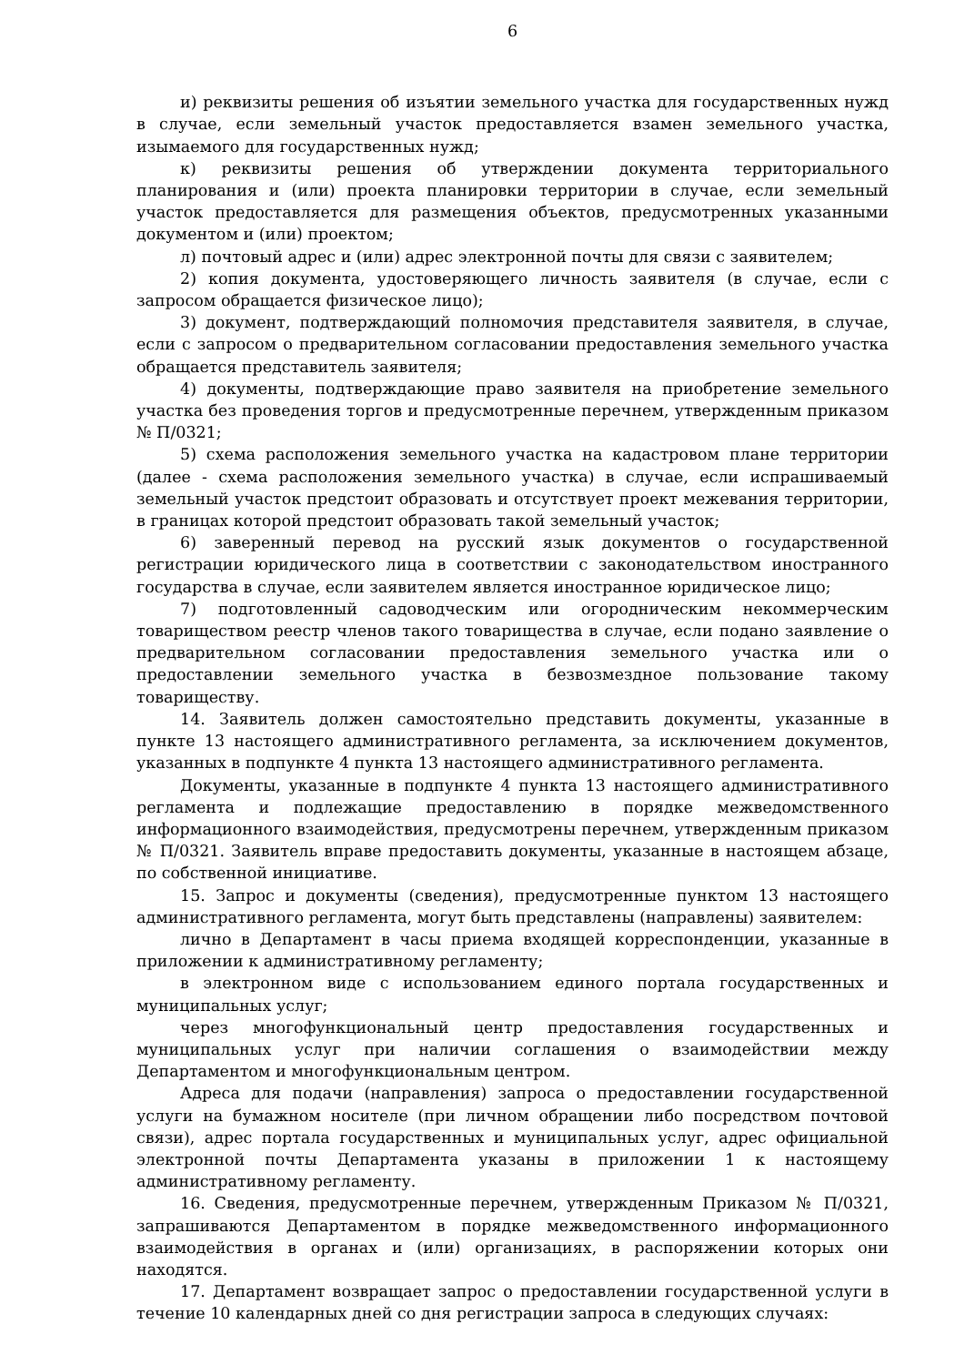6
и) реквизиты решения об изъятии земельного участка для государственных нужд в случае, если земельный участок предоставляется взамен земельного участка, изымаемого для государственных нужд;
к) реквизиты решения об утверждении документа территориального планирования и (или) проекта планировки территории в случае, если земельный участок предоставляется для размещения объектов, предусмотренных указанными документом и (или) проектом;
л) почтовый адрес и (или) адрес электронной почты для связи с заявителем;
2) копия документа, удостоверяющего личность заявителя (в случае, если с запросом обращается физическое лицо);
3) документ, подтверждающий полномочия представителя заявителя, в случае, если с запросом о предварительном согласовании предоставления земельного участка обращается представитель заявителя;
4) документы, подтверждающие право заявителя на приобретение земельного участка без проведения торгов и предусмотренные перечнем, утвержденным приказом № П/0321;
5) схема расположения земельного участка на кадастровом плане территории (далее - схема расположения земельного участка) в случае, если испрашиваемый земельный участок предстоит образовать и отсутствует проект межевания территории, в границах которой предстоит образовать такой земельный участок;
6) заверенный перевод на русский язык документов о государственной регистрации юридического лица в соответствии с законодательством иностранного государства в случае, если заявителем является иностранное юридическое лицо;
7) подготовленный садоводческим или огородническим некоммерческим товариществом реестр членов такого товарищества в случае, если подано заявление о предварительном согласовании предоставления земельного участка или о предоставлении земельного участка в безвозмездное пользование такому товариществу.
14. Заявитель должен самостоятельно представить документы, указанные в пункте 13 настоящего административного регламента, за исключением документов, указанных в подпункте 4 пункта 13 настоящего административного регламента.
Документы, указанные в подпункте 4 пункта 13 настоящего административного регламента и подлежащие предоставлению в порядке межведомственного информационного взаимодействия, предусмотрены перечнем, утвержденным приказом № П/0321. Заявитель вправе предоставить документы, указанные в настоящем абзаце, по собственной инициативе.
15. Запрос и документы (сведения), предусмотренные пунктом 13 настоящего административного регламента, могут быть представлены (направлены) заявителем:
лично в Департамент в часы приема входящей корреспонденции, указанные в приложении к административному регламенту;
в электронном виде с использованием единого портала государственных и муниципальных услуг;
через многофункциональный центр предоставления государственных и муниципальных услуг при наличии соглашения о взаимодействии между Департаментом и многофункциональным центром.
Адреса для подачи (направления) запроса о предоставлении государственной услуги на бумажном носителе (при личном обращении либо посредством почтовой связи), адрес портала государственных и муниципальных услуг, адрес официальной электронной почты Департамента указаны в приложении 1 к настоящему административному регламенту.
16. Сведения, предусмотренные перечнем, утвержденным Приказом № П/0321, запрашиваются Департаментом в порядке межведомственного информационного взаимодействия в органах и (или) организациях, в распоряжении которых они находятся.
17. Департамент возвращает запрос о предоставлении государственной услуги в течение 10 календарных дней со дня регистрации запроса в следующих случаях: